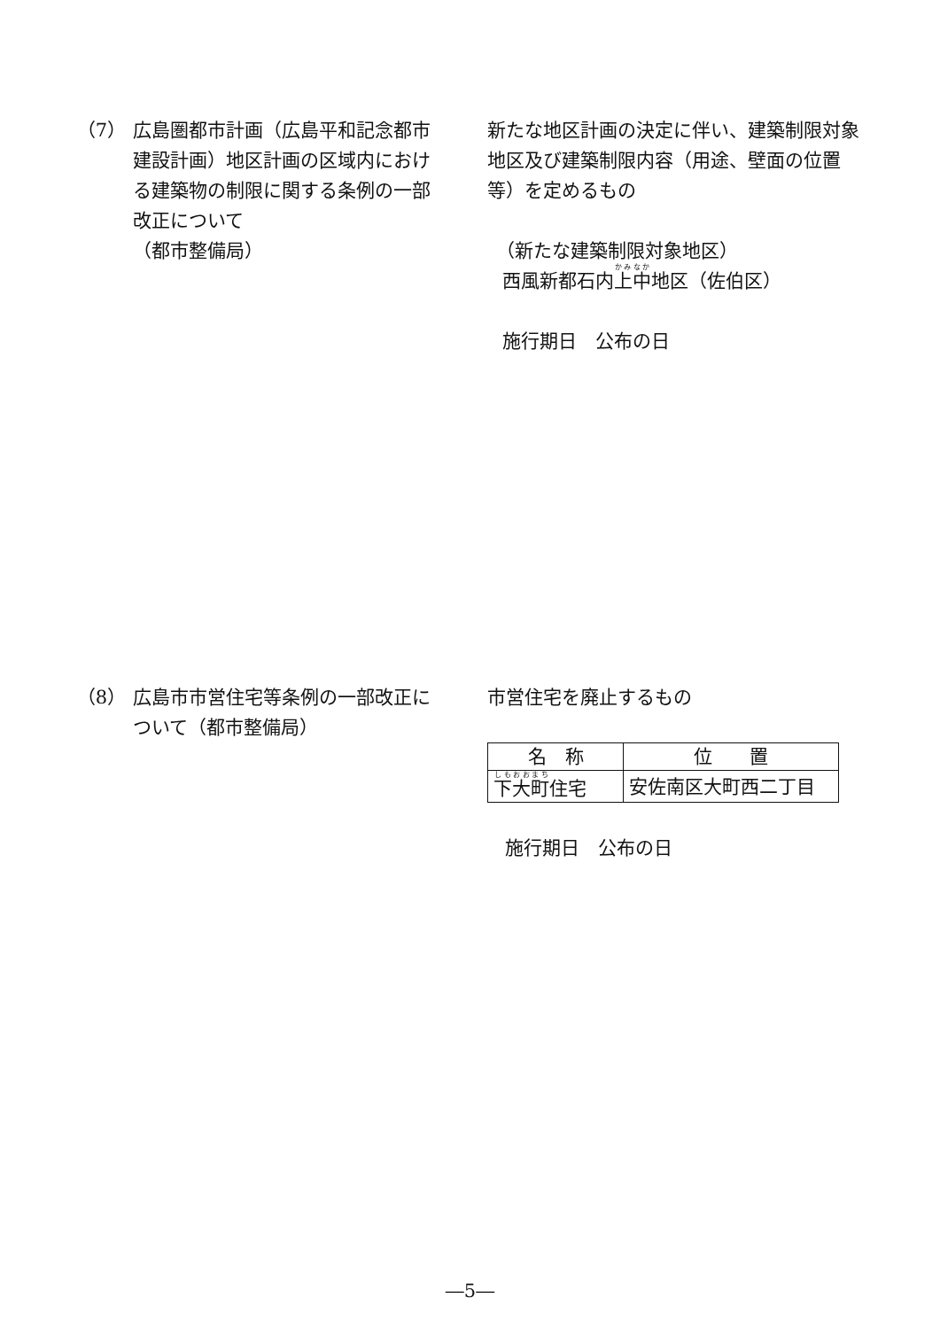（7） 広島圏都市計画（広島平和記念都市建設計画）地区計画の区域内における建築物の制限に関する条例の一部改正について
（都市整備局）
新たな地区計画の決定に伴い、建築制限対象地区及び建築制限内容（用途、壁面の位置等）を定めるもの
（新たな建築制限対象地区）
西風新都石内上中地区（佐伯区）
施行期日　公布の日
（8） 広島市市営住宅等条例の一部改正について（都市整備局）
市営住宅を廃止するもの
| 名 称 | 位 置 |
| 下 大町 住宅 | 安佐南区大町西二丁目 |
施行期日　公布の日
―5―